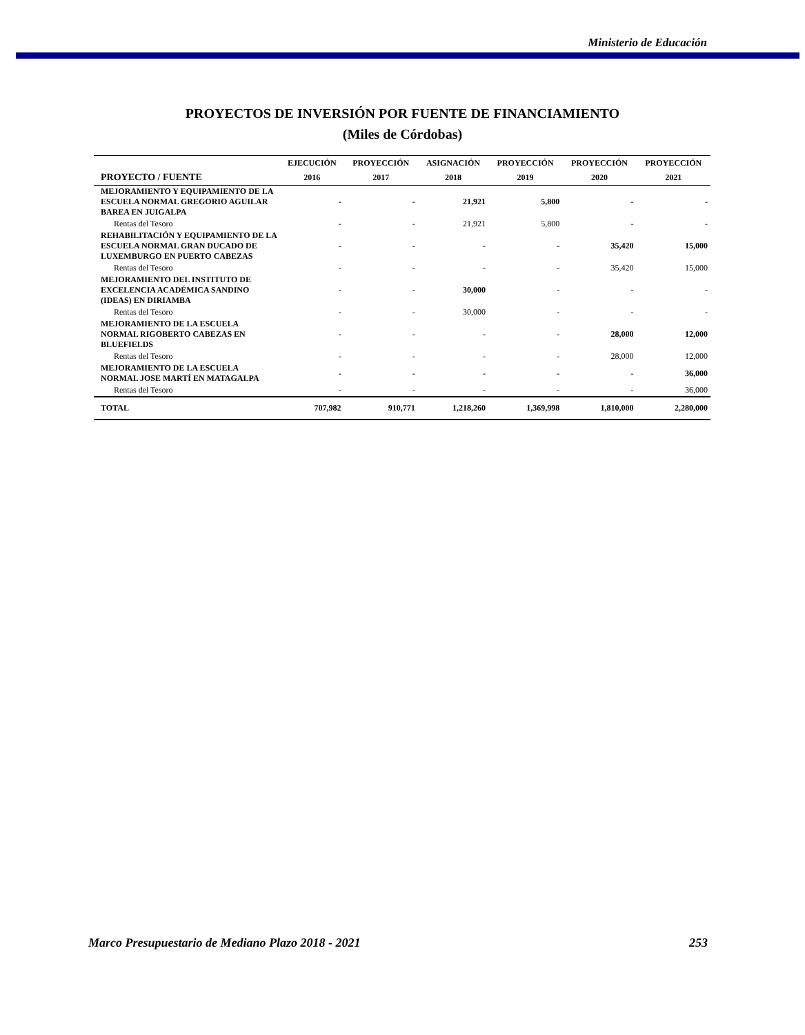Ministerio de Educación
PROYECTOS DE INVERSIÓN POR FUENTE DE FINANCIAMIENTO
(Miles de Córdobas)
| PROYECTO / FUENTE | EJECUCIÓN | PROYECCIÓN | ASIGNACIÓN | PROYECCIÓN | PROYECCIÓN | PROYECCIÓN |
| --- | --- | --- | --- | --- | --- | --- |
| | 2016 | 2017 | 2018 | 2019 | 2020 | 2021 |
| MEJORAMIENTO Y EQUIPAMIENTO DE LA ESCUELA NORMAL GREGORIO AGUILAR BAREA EN JUIGALPA | - | - | 21,921 | 5,800 | - | - |
| Rentas del Tesoro | - | - | 21,921 | 5,800 | - | - |
| REHABILITACIÓN Y EQUIPAMIENTO DE LA ESCUELA NORMAL GRAN DUCADO DE LUXEMBURGO EN PUERTO CABEZAS | - | - | - | - | 35,420 | 15,000 |
| Rentas del Tesoro | - | - | - | - | 35,420 | 15,000 |
| MEJORAMIENTO DEL INSTITUTO DE EXCELENCIA ACADÉMICA SANDINO (IDEAS) EN DIRIAMBA | - | - | 30,000 | - | - | - |
| Rentas del Tesoro | - | - | 30,000 | - | - | - |
| MEJORAMIENTO DE LA ESCUELA NORMAL RIGOBERTO CABEZAS EN BLUEFIELDS | - | - | - | - | 28,000 | 12,000 |
| Rentas del Tesoro | - | - | - | - | 28,000 | 12,000 |
| MEJORAMIENTO DE LA ESCUELA NORMAL JOSE MARTÍ EN MATAGALPA | - | - | - | - | - | 36,000 |
| Rentas del Tesoro | - | - | - | - | - | 36,000 |
| TOTAL | 707,982 | 910,771 | 1,218,260 | 1,369,998 | 1,810,000 | 2,280,000 |
Marco Presupuestario de Mediano Plazo 2018 - 2021 253